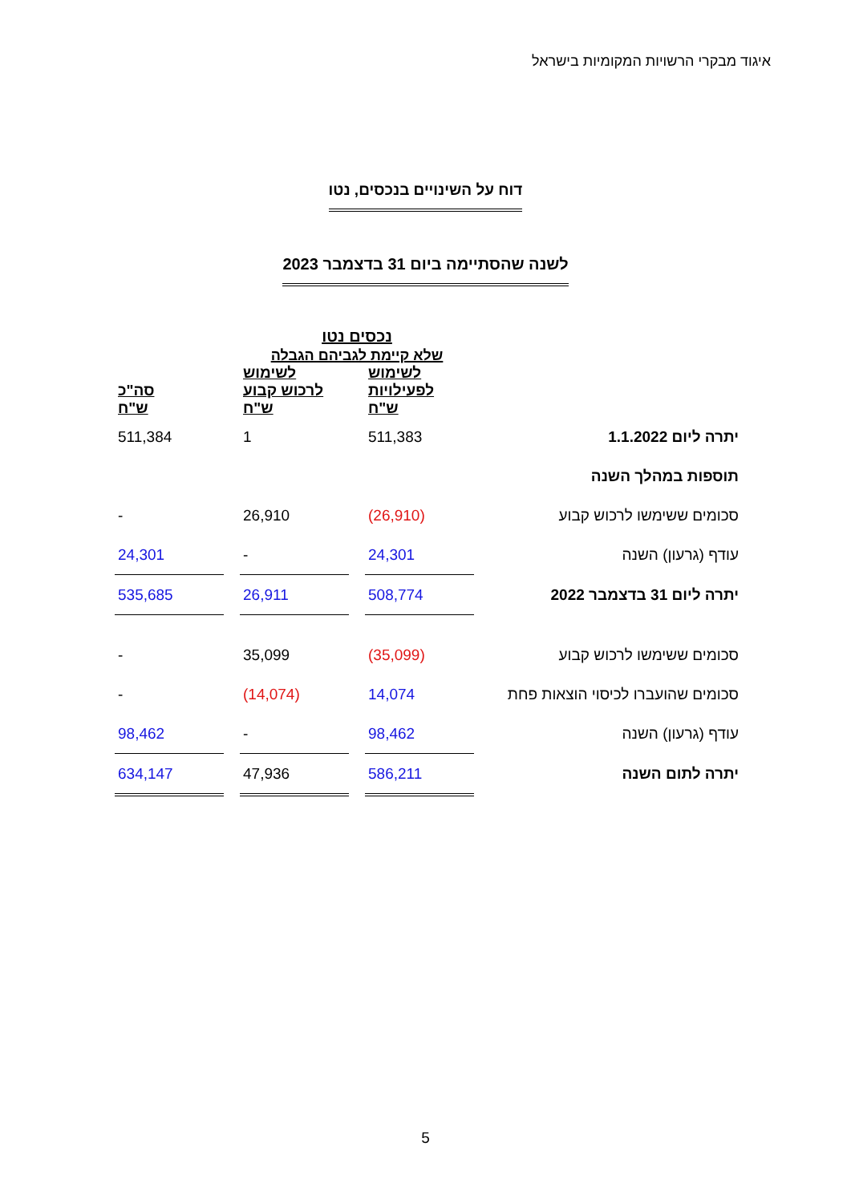איגוד מבקרי הרשויות המקומיות בישראל
דוח על השינויים בנכסים, נטו
לשנה שהסתיימה ביום 31 בדצמבר 2023
| | נכסים נטו שלא קיימת לגביהם הגבלה | | | | |
| --- | --- | --- | --- | --- | --- |
| | לשימוש לפעילויות ש"ח | | לשימוש לרכוש קבוע ש"ח | | סה"כ ש"ח |
| יתרה ליום 1.1.2022 | 511,383 | | 1 | | 511,384 |
| תוספות במהלך השנה | | | | | |
| סכומים ששימשו לרכוש קבוע | (26,910) | | 26,910 | | - |
| עודף (גרעון) השנה | 24,301 | | - | | 24,301 |
| יתרה ליום 31 בדצמבר 2022 | 508,774 | | 26,911 | | 535,685 |
| סכומים ששימשו לרכוש קבוע | (35,099) | | 35,099 | | - |
| סכומים שהועברו לכיסוי הוצאות פחת | 14,074 | | (14,074) | | - |
| עודף (גרעון) השנה | 98,462 | | - | | 98,462 |
| יתרה לתום השנה | 586,211 | | 47,936 | | 634,147 |
5